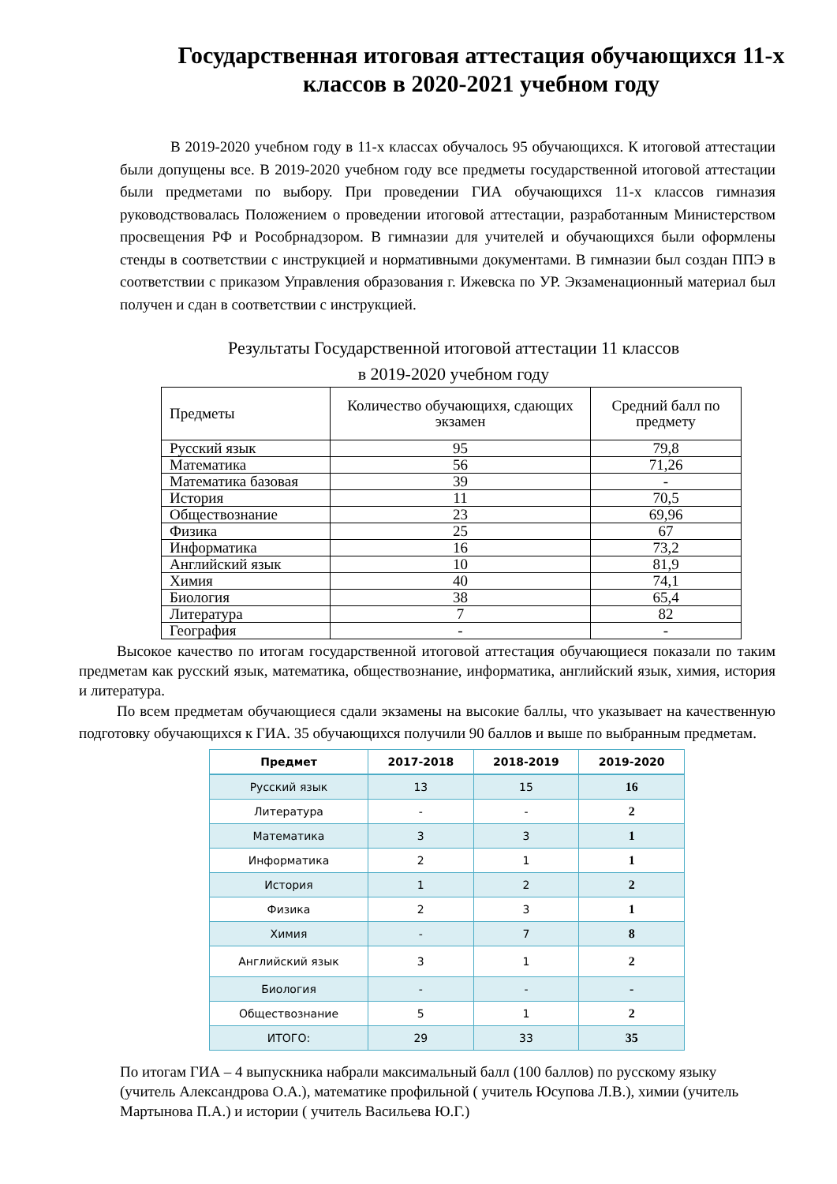Государственная итоговая аттестация обучающихся 11-х классов в 2020-2021 учебном году
В 2019-2020 учебном году в 11-х классах обучалось 95 обучающихся. К итоговой аттестации были допущены все. В 2019-2020 учебном году все предметы государственной итоговой аттестации были предметами по выбору. При проведении ГИА обучающихся 11-х классов гимназия руководствовалась Положением о проведении итоговой аттестации, разработанным Министерством просвещения РФ и Рособрнадзором. В гимназии для учителей и обучающихся были оформлены стенды в соответствии с инструкцией и нормативными документами. В гимназии был создан ППЭ в соответствии с приказом Управления образования г. Ижевска по УР. Экзаменационный материал был получен и сдан в соответствии с инструкцией.
Результаты Государственной итоговой аттестации 11 классов
в 2019-2020 учебном году
| Предметы | Количество обучающихя, сдающих экзамен | Средний балл по предмету |
| --- | --- | --- |
| Русский язык | 95 | 79,8 |
| Математика | 56 | 71,26 |
| Математика базовая | 39 | - |
| История | 11 | 70,5 |
| Обществознание | 23 | 69,96 |
| Физика | 25 | 67 |
| Информатика | 16 | 73,2 |
| Английский язык | 10 | 81,9 |
| Химия | 40 | 74,1 |
| Биология | 38 | 65,4 |
| Литература | 7 | 82 |
| География | - | - |
Высокое качество по итогам государственной итоговой аттестация обучающиеся показали по таким предметам как русский язык, математика, обществознание, информатика, английский язык, химия, история и литература.
По всем предметам обучающиеся сдали экзамены на высокие баллы, что указывает на качественную подготовку обучающихся к ГИА. 35 обучающихся получили 90 баллов и выше по выбранным предметам.
| Предмет | 2017-2018 | 2018-2019 | 2019-2020 |
| --- | --- | --- | --- |
| Русский язык | 13 | 15 | 16 |
| Литература | - | - | 2 |
| Математика | 3 | 3 | 1 |
| Информатика | 2 | 1 | 1 |
| История | 1 | 2 | 2 |
| Физика | 2 | 3 | 1 |
| Химия | - | 7 | 8 |
| Английский язык | 3 | 1 | 2 |
| Биология | - | - | - |
| Обществознание | 5 | 1 | 2 |
| ИТОГО: | 29 | 33 | 35 |
По итогам ГИА – 4 выпускника набрали максимальный балл (100 баллов) по русскому языку (учитель Александрова О.А.), математике профильной ( учитель Юсупова Л.В.), химии (учитель Мартынова П.А.) и истории ( учитель Васильева Ю.Г.)